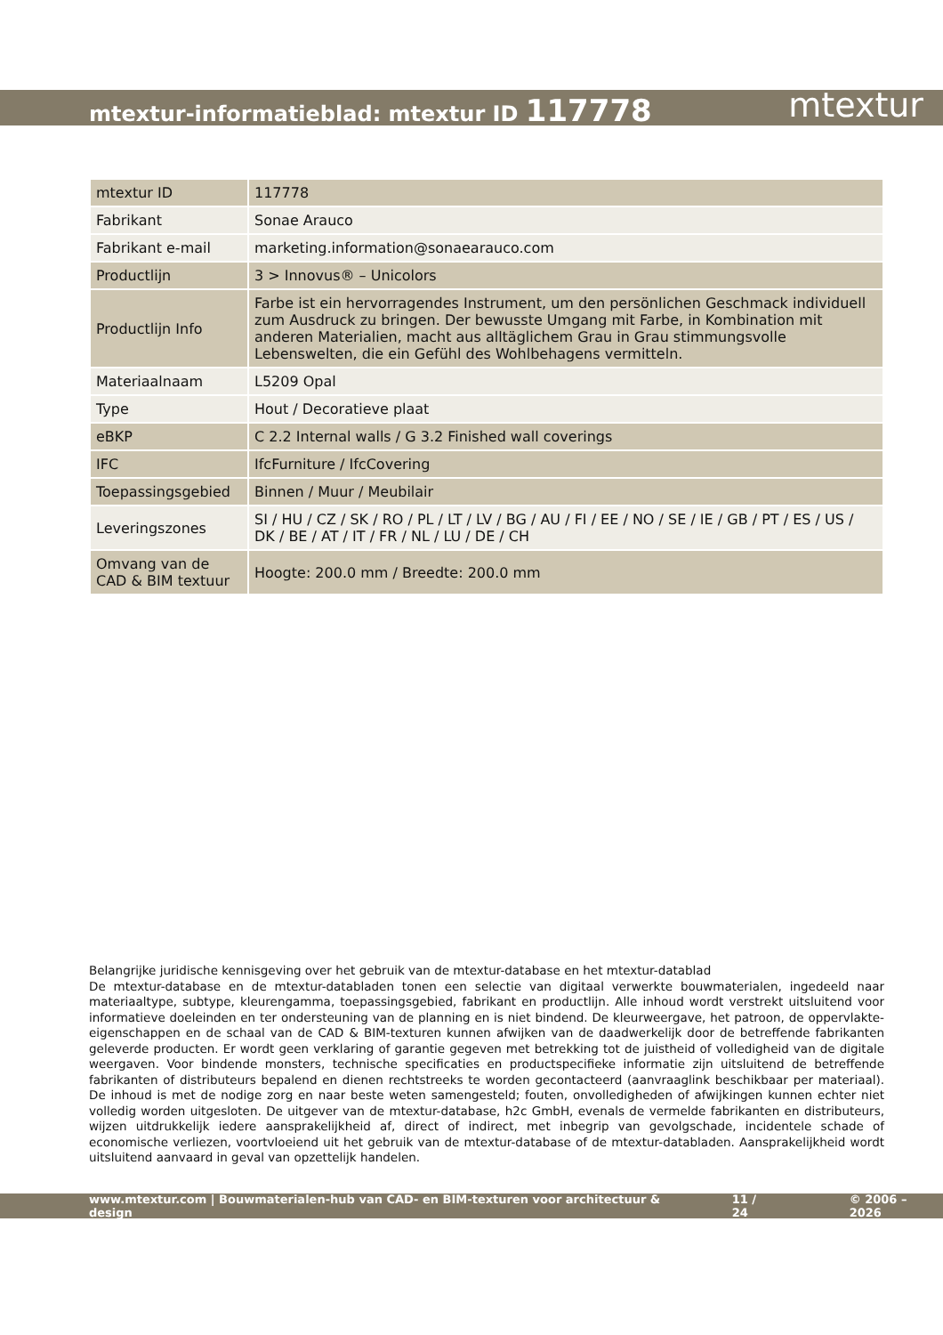mtextur-informatieblad: mtextur ID 117778 mtextur
| mtextur ID | 117778 |
| Fabrikant | Sonae Arauco |
| Fabrikant e-mail | marketing.information@sonaearauco.com |
| Productlijn | 3 > Innovus® – Unicolors |
| Productlijn Info | Farbe ist ein hervorragendes Instrument, um den persönlichen Geschmack individuell zum Ausdruck zu bringen. Der bewusste Umgang mit Farbe, in Kombination mit anderen Materialien, macht aus alltäglichem Grau in Grau stimmungsvolle Lebenswelten, die ein Gefühl des Wohlbehagens vermitteln. |
| Materiaalnaam | L5209 Opal |
| Type | Hout / Decoratieve plaat |
| eBKP | C 2.2 Internal walls / G 3.2 Finished wall coverings |
| IFC | IfcFurniture / IfcCovering |
| Toepassingsgebied | Binnen / Muur / Meubilair |
| Leveringszones | SI / HU / CZ / SK / RO / PL / LT / LV / BG / AU / FI / EE / NO / SE / IE / GB / PT / ES / US / DK / BE / AT / IT / FR / NL / LU / DE / CH |
| Omvang van de CAD & BIM textuur | Hoogte: 200.0 mm / Breedte: 200.0 mm |
Belangrijke juridische kennisgeving over het gebruik van de mtextur-database en het mtextur-datablad
De mtextur-database en de mtextur-databladen tonen een selectie van digitaal verwerkte bouwmaterialen, ingedeeld naar materiaaltype, subtype, kleurengamma, toepassingsgebied, fabrikant en productlijn. Alle inhoud wordt verstrekt uitsluitend voor informatieve doeleinden en ter ondersteuning van de planning en is niet bindend. De kleurweergave, het patroon, de oppervlakte-eigenschappen en de schaal van de CAD & BIM-texturen kunnen afwijken van de daadwerkelijk door de betreffende fabrikanten geleverde producten. Er wordt geen verklaring of garantie gegeven met betrekking tot de juistheid of volledigheid van de digitale weergaven. Voor bindende monsters, technische specificaties en productspecifieke informatie zijn uitsluitend de betreffende fabrikanten of distributeurs bepalend en dienen rechtstreeks te worden gecontacteerd (aanvraaglink beschikbaar per materiaal). De inhoud is met de nodige zorg en naar beste weten samengesteld; fouten, onvolledigheden of afwijkingen kunnen echter niet volledig worden uitgesloten. De uitgever van de mtextur-database, h2c GmbH, evenals de vermelde fabrikanten en distributeurs, wijzen uitdrukkelijk iedere aansprakelijkheid af, direct of indirect, met inbegrip van gevolgschade, incidentele schade of economische verliezen, voortvloeiend uit het gebruik van de mtextur-database of de mtextur-databladen. Aansprakelijkheid wordt uitsluitend aanvaard in geval van opzettelijk handelen.
www.mtextur.com | Bouwmaterialen-hub van CAD- en BIM-texturen voor architectuur & design 11 / 24 © 2006 – 2026